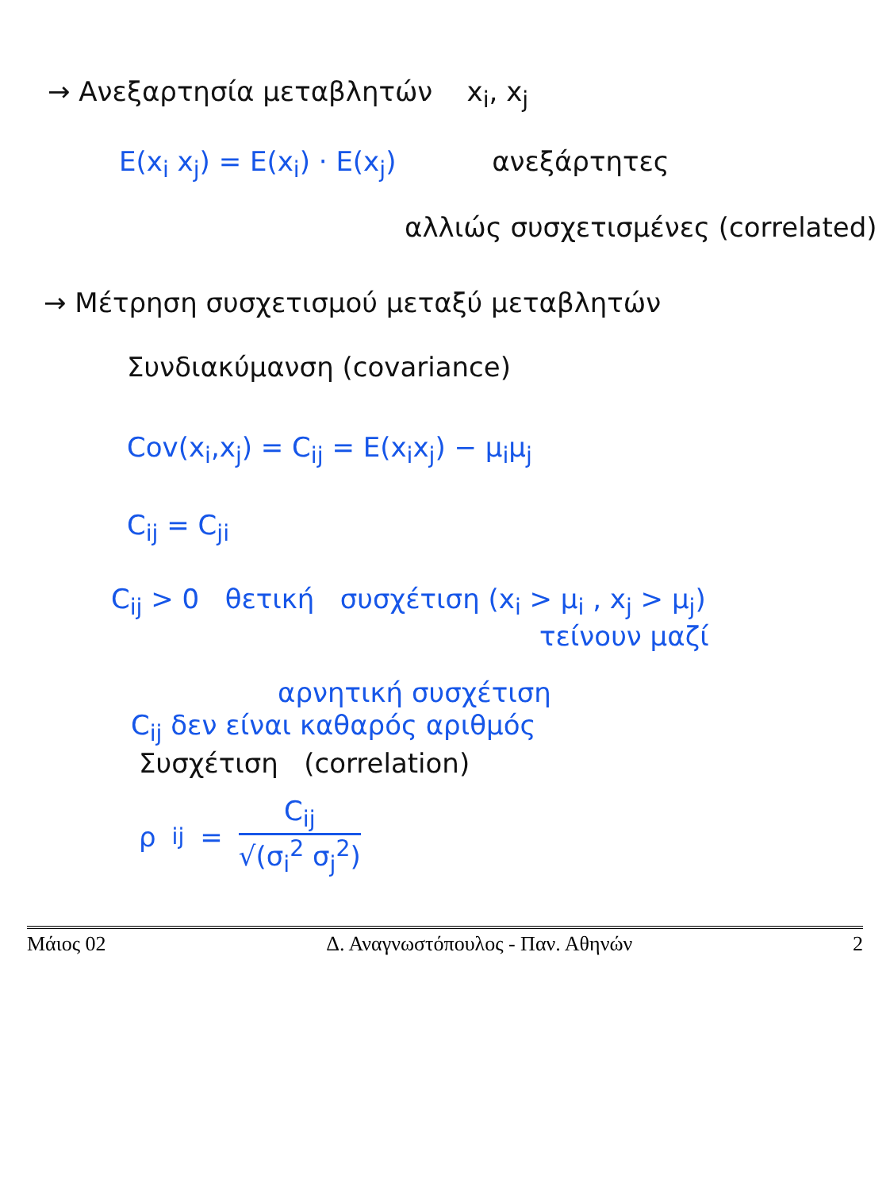→ Ανεξαρτησία μεταβλητών x<sub>i</sub>, x<sub>j</sub>
E(x<sub>i</sub> x<sub>j</sub>) = E(x<sub>i</sub>) · E(x<sub>j</sub>) ανεξάρτητες
αλλιώς συσχετισμένες (correlated)
→ Μέτρηση συσχετισμού μεταξύ μεταβλητών
Συνδιακύμανση (covariance)
Cov(x<sub>i</sub>,x<sub>j</sub>) = C<sub>ij</sub> = E(x<sub>i</sub>x<sub>j</sub>) − μ<sub>i</sub>μ<sub>j</sub>
C<sub>ij</sub> = C<sub>ji</sub>
C<sub>ij</sub> > 0 θετική συσχέτιση (x<sub>i</sub> > μ<sub>i</sub> , x<sub>j</sub> > μ<sub>j</sub>)
τείνουν μαζί
αρνητική συσχέτιση
C<sub>ij</sub> δεν είναι καθαρός αριθμός
Συσχέτιση (correlation)
ρ<sub>ij</sub> = C<sub>ij</sub> √(σ<sub>i</sub><sup>2</sup> σ<sub>j</sub><sup>2</sup>)
Μάιος 02 Δ. Αναγνωστόπουλος - Παν. Αθηνών 2